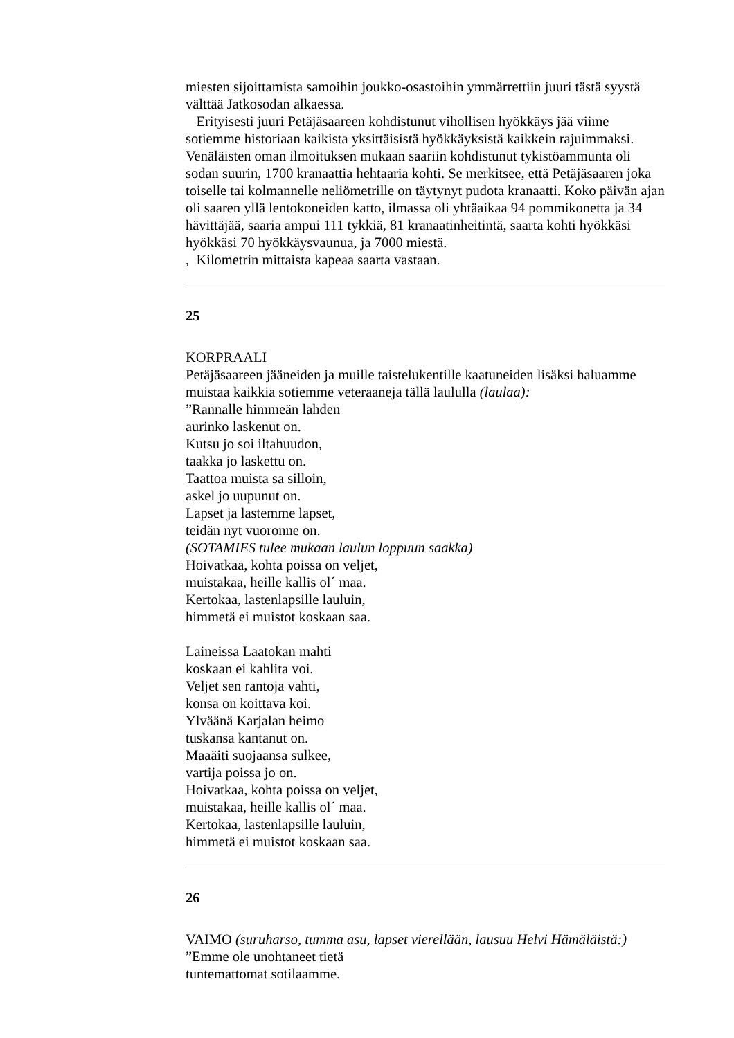miesten sijoittamista samoihin joukko-osastoihin ymmärrettiin juuri tästä syystä välttää Jatkosodan alkaessa.
Erityisesti juuri Petäjäsaareen kohdistunut vihollisen hyökkäys jää viime sotiemme historiaan kaikista yksittäisistä hyökkäyksistä kaikkein rajuimmaksi. Venäläisten oman ilmoituksen mukaan saariin kohdistunut tykistöammunta oli sodan suurin, 1700 kranaattia hehtaaria kohti. Se merkitsee, että Petäjäsaaren joka toiselle tai kolmannelle neliömetrille on täytynyt pudota kranaatti. Koko päivän ajan oli saaren yllä lentokoneiden katto, ilmassa oli yhtäaikaa 94 pommikonetta ja 34 hävittäjää, saaria ampui 111 tykkiä, 81 kranaatinheitintä, saarta kohti hyökkäsi hyökkäsi 70 hyökkäysvaunua, ja 7000 miestä.
, Kilometrin mittaista kapeaa saarta vastaan.
25
KORPRAALI
Petäjäsaareen jääneiden ja muille taistelukentille kaatuneiden lisäksi haluamme muistaa kaikkia sotiemme veteraaneja tällä laululla (laulaa):
”Rannalle himmeän lahden
aurinko laskenut on.
Kutsu jo soi iltahuudon,
taakka jo laskettu on.
Taattoa muista sa silloin,
askel jo uupunut on.
Lapset ja lastemme lapset,
teidän nyt vuoronne on.
(SOTAMIES tulee mukaan laulun loppuun saakka)
Hoivatkaa, kohta poissa on veljet,
muistakaa, heille kallis ol´ maa.
Kertokaa, lastenlapsille lauluin,
himmetä ei muistot koskaan saa.
Laineissa Laatokan mahti
koskaan ei kahlita voi.
Veljet sen rantoja vahti,
konsa on koittava koi.
Ylväänä Karjalan heimo
tuskansa kantanut on.
Maaäiti suojaansa sulkee,
vartija poissa jo on.
Hoivatkaa, kohta poissa on veljet,
muistakaa, heille kallis ol´ maa.
Kertokaa, lastenlapsille lauluin,
himmetä ei muistot koskaan saa.
26
VAIMO (suruharso, tumma asu, lapset vierellään, lausuu Helvi Hämäläistä:)
”Emme ole unohtaneet tietä
tuntemattomat sotilaamme.